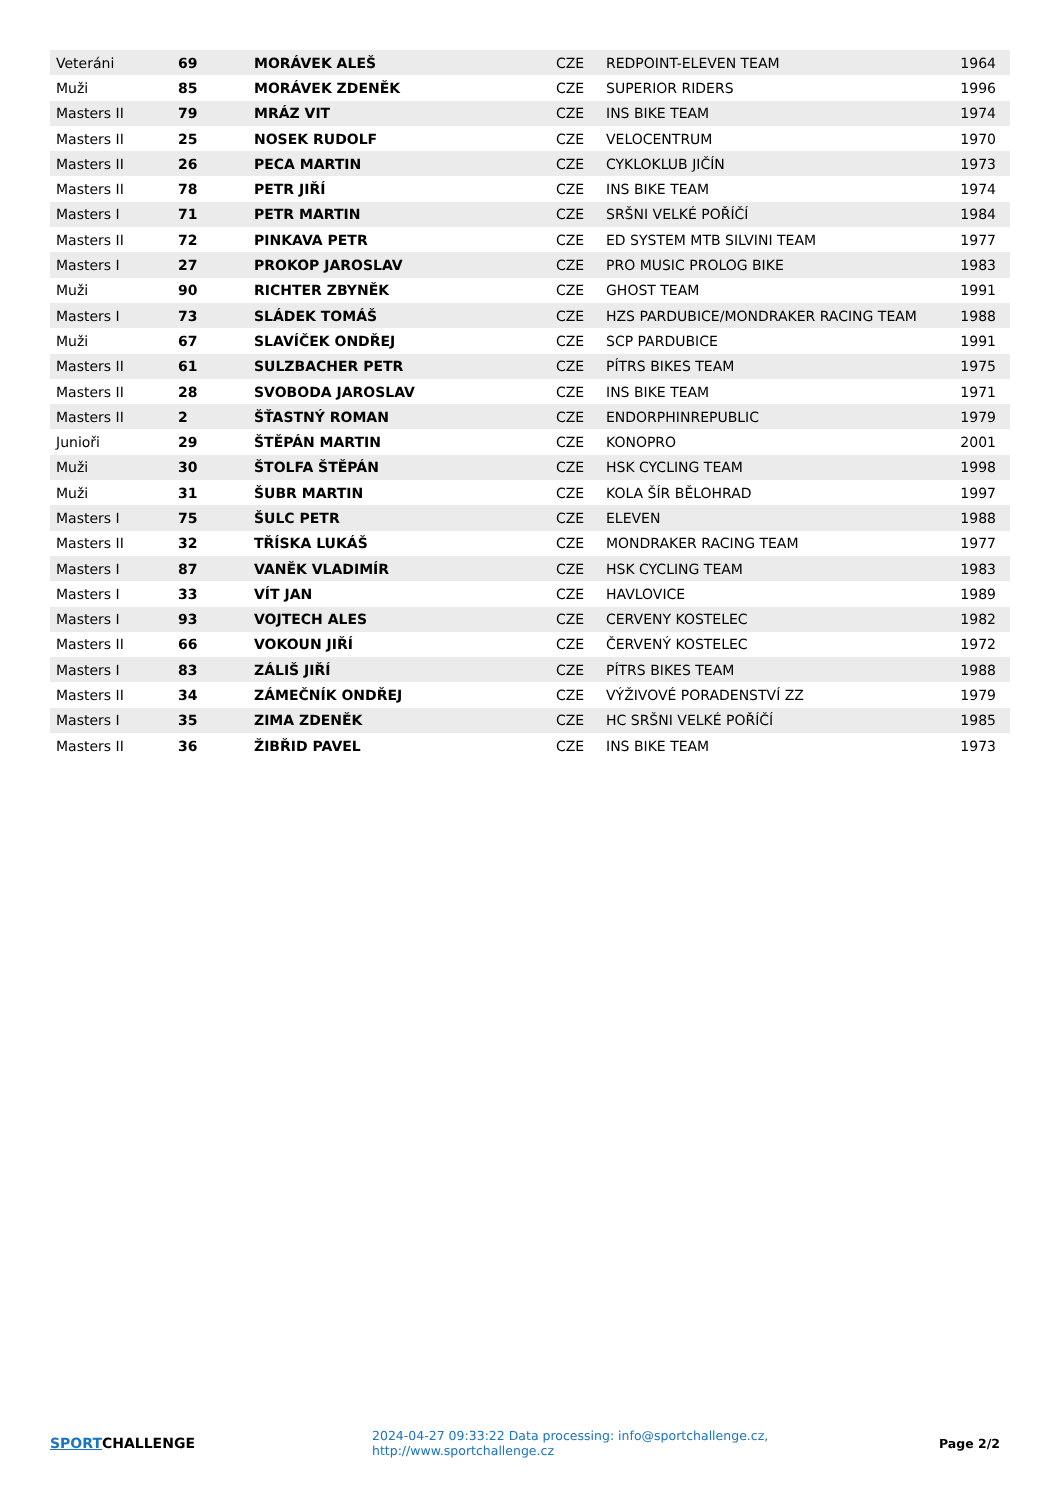| Veteráni | 69 | MORÁVEK ALEŠ | CZE | REDPOINT-ELEVEN TEAM | 1964 |
| Muži | 85 | MORÁVEK ZDENĚK | CZE | SUPERIOR RIDERS | 1996 |
| Masters II | 79 | MRÁZ VIT | CZE | INS BIKE TEAM | 1974 |
| Masters II | 25 | NOSEK RUDOLF | CZE | VELOCENTRUM | 1970 |
| Masters II | 26 | PECA MARTIN | CZE | CYKLOKLUB JIČÍN | 1973 |
| Masters II | 78 | PETR JIŘÍ | CZE | INS BIKE TEAM | 1974 |
| Masters I | 71 | PETR MARTIN | CZE | SRŠNI VELKÉ POŘÍČÍ | 1984 |
| Masters II | 72 | PINKAVA PETR | CZE | ED SYSTEM MTB SILVINI TEAM | 1977 |
| Masters I | 27 | PROKOP JAROSLAV | CZE | PRO MUSIC PROLOG BIKE | 1983 |
| Muži | 90 | RICHTER ZBYNĚK | CZE | GHOST TEAM | 1991 |
| Masters I | 73 | SLÁDEK TOMÁŠ | CZE | HZS PARDUBICE/MONDRAKER RACING TEAM | 1988 |
| Muži | 67 | SLAVÍČEK ONDŘEJ | CZE | SCP PARDUBICE | 1991 |
| Masters II | 61 | SULZBACHER PETR | CZE | PÍTRS BIKES TEAM | 1975 |
| Masters II | 28 | SVOBODA JAROSLAV | CZE | INS BIKE TEAM | 1971 |
| Masters II | 2 | ŠŤASTNÝ ROMAN | CZE | ENDORPHINREPUBLIC | 1979 |
| Junioři | 29 | ŠTĚPÁN MARTIN | CZE | KONOPRO | 2001 |
| Muži | 30 | ŠTOLFA ŠTĚPÁN | CZE | HSK CYCLING TEAM | 1998 |
| Muži | 31 | ŠUBR MARTIN | CZE | KOLA ŠÍR BĚLOHRAD | 1997 |
| Masters I | 75 | ŠULC PETR | CZE | ELEVEN | 1988 |
| Masters II | 32 | TŘÍSKA LUKÁŠ | CZE | MONDRAKER RACING TEAM | 1977 |
| Masters I | 87 | VANĚK VLADIMÍR | CZE | HSK CYCLING TEAM | 1983 |
| Masters I | 33 | VÍT JAN | CZE | HAVLOVICE | 1989 |
| Masters I | 93 | VOJTECH ALES | CZE | CERVENY KOSTELEC | 1982 |
| Masters II | 66 | VOKOUN JIŘÍ | CZE | ČERVENÝ KOSTELEC | 1972 |
| Masters I | 83 | ZÁLIŠ JIŘÍ | CZE | PÍTRS BIKES TEAM | 1988 |
| Masters II | 34 | ZÁMEČNÍK ONDŘEJ | CZE | VÝŽIVOVÉ PORADENSTVÍ ZZ | 1979 |
| Masters I | 35 | ZIMA ZDENĚK | CZE | HC SRŠNI VELKÉ POŘÍČÍ | 1985 |
| Masters II | 36 | ŽIBŘID PAVEL | CZE | INS BIKE TEAM | 1973 |
SPORTCHALLENGE
2024-04-27 09:33:22 Data processing: info@sportchallenge.cz, http://www.sportchallenge.cz
Page 2/2